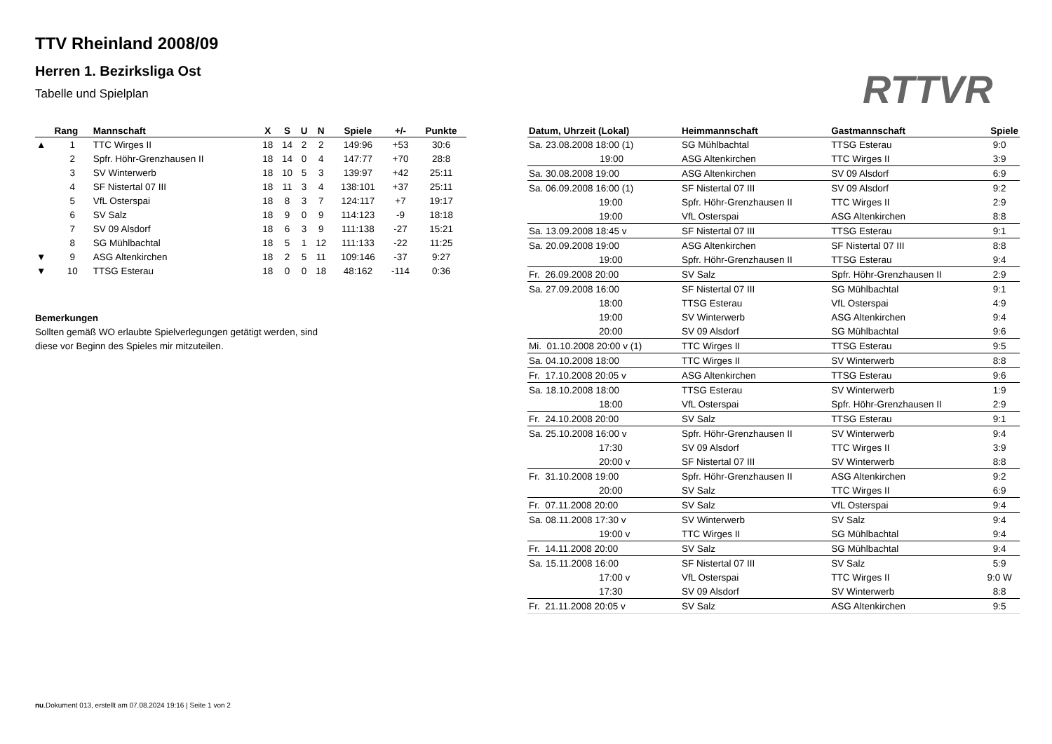TTV Rheinland 2008/09
Herren 1. Bezirksliga Ost
Tabelle und Spielplan RTTVR
| | Rang | Mannschaft | X | S | U | N | Spiele | +/- | Punkte |
| --- | --- | --- | --- | --- | --- | --- | --- | --- | --- |
| ▲ | 1 | TTC Wirges II | 18 | 14 | 2 | 2 | 149:96 | +53 | 30:6 |
| | 2 | Spfr. Höhr-Grenzhausen II | 18 | 14 | 0 | 4 | 147:77 | +70 | 28:8 |
| | 3 | SV Winterwerb | 18 | 10 | 5 | 3 | 139:97 | +42 | 25:11 |
| | 4 | SF Nistertal 07 III | 18 | 11 | 3 | 4 | 138:101 | +37 | 25:11 |
| | 5 | VfL Osterspai | 18 | 8 | 3 | 7 | 124:117 | +7 | 19:17 |
| | 6 | SV Salz | 18 | 9 | 0 | 9 | 114:123 | -9 | 18:18 |
| | 7 | SV 09 Alsdorf | 18 | 6 | 3 | 9 | 111:138 | -27 | 15:21 |
| | 8 | SG Mühlbachtal | 18 | 5 | 1 | 12 | 111:133 | -22 | 11:25 |
| ▼ | 9 | ASG Altenkirchen | 18 | 2 | 5 | 11 | 109:146 | -37 | 9:27 |
| ▼ | 10 | TTSG Esterau | 18 | 0 | 0 | 18 | 48:162 | -114 | 0:36 |
Bemerkungen
Sollten gemäß WO erlaubte Spielverlegungen getätigt werden, sind
diese vor Beginn des Spieles mir mitzuteilen.
| Datum, Uhrzeit (Lokal) | Heimmannschaft | Gastmannschaft | Spiele |
| --- | --- | --- | --- |
| Sa. 23.08.2008 18:00 (1) | SG Mühlbachtal | TTSG Esterau | 9:0 |
| 19:00 | ASG Altenkirchen | TTC Wirges II | 3:9 |
| Sa. 30.08.2008 19:00 | ASG Altenkirchen | SV 09 Alsdorf | 6:9 |
| Sa. 06.09.2008 16:00 (1) | SF Nistertal 07 III | SV 09 Alsdorf | 9:2 |
| 19:00 | Spfr. Höhr-Grenzhausen II | TTC Wirges II | 2:9 |
| 19:00 | VfL Osterspai | ASG Altenkirchen | 8:8 |
| Sa. 13.09.2008 18:45 v | SF Nistertal 07 III | TTSG Esterau | 9:1 |
| Sa. 20.09.2008 19:00 | ASG Altenkirchen | SF Nistertal 07 III | 8:8 |
| 19:00 | Spfr. Höhr-Grenzhausen II | TTSG Esterau | 9:4 |
| Fr. 26.09.2008 20:00 | SV Salz | Spfr. Höhr-Grenzhausen II | 2:9 |
| Sa. 27.09.2008 16:00 | SF Nistertal 07 III | SG Mühlbachtal | 9:1 |
| 18:00 | TTSG Esterau | VfL Osterspai | 4:9 |
| 19:00 | SV Winterwerb | ASG Altenkirchen | 9:4 |
| 20:00 | SV 09 Alsdorf | SG Mühlbachtal | 9:6 |
| Mi. 01.10.2008 20:00 v (1) | TTC Wirges II | TTSG Esterau | 9:5 |
| Sa. 04.10.2008 18:00 | TTC Wirges II | SV Winterwerb | 8:8 |
| Fr. 17.10.2008 20:05 v | ASG Altenkirchen | TTSG Esterau | 9:6 |
| Sa. 18.10.2008 18:00 | TTSG Esterau | SV Winterwerb | 1:9 |
| 18:00 | VfL Osterspai | Spfr. Höhr-Grenzhausen II | 2:9 |
| Fr. 24.10.2008 20:00 | SV Salz | TTSG Esterau | 9:1 |
| Sa. 25.10.2008 16:00 v | Spfr. Höhr-Grenzhausen II | SV Winterwerb | 9:4 |
| 17:30 | SV 09 Alsdorf | TTC Wirges II | 3:9 |
| 20:00 v | SF Nistertal 07 III | SV Winterwerb | 8:8 |
| Fr. 31.10.2008 19:00 | Spfr. Höhr-Grenzhausen II | ASG Altenkirchen | 9:2 |
| 20:00 | SV Salz | TTC Wirges II | 6:9 |
| Fr. 07.11.2008 20:00 | SV Salz | VfL Osterspai | 9:4 |
| Sa. 08.11.2008 17:30 v | SV Winterwerb | SV Salz | 9:4 |
| 19:00 v | TTC Wirges II | SG Mühlbachtal | 9:4 |
| Fr. 14.11.2008 20:00 | SV Salz | SG Mühlbachtal | 9:4 |
| Sa. 15.11.2008 16:00 | SF Nistertal 07 III | SV Salz | 5:9 |
| 17:00 v | VfL Osterspai | TTC Wirges II | 9:0 W |
| 17:30 | SV 09 Alsdorf | SV Winterwerb | 8:8 |
| Fr. 21.11.2008 20:05 v | SV Salz | ASG Altenkirchen | 9:5 |
nu.Dokument 013, erstellt am 07.08.2024 19:16 | Seite 1 von 2